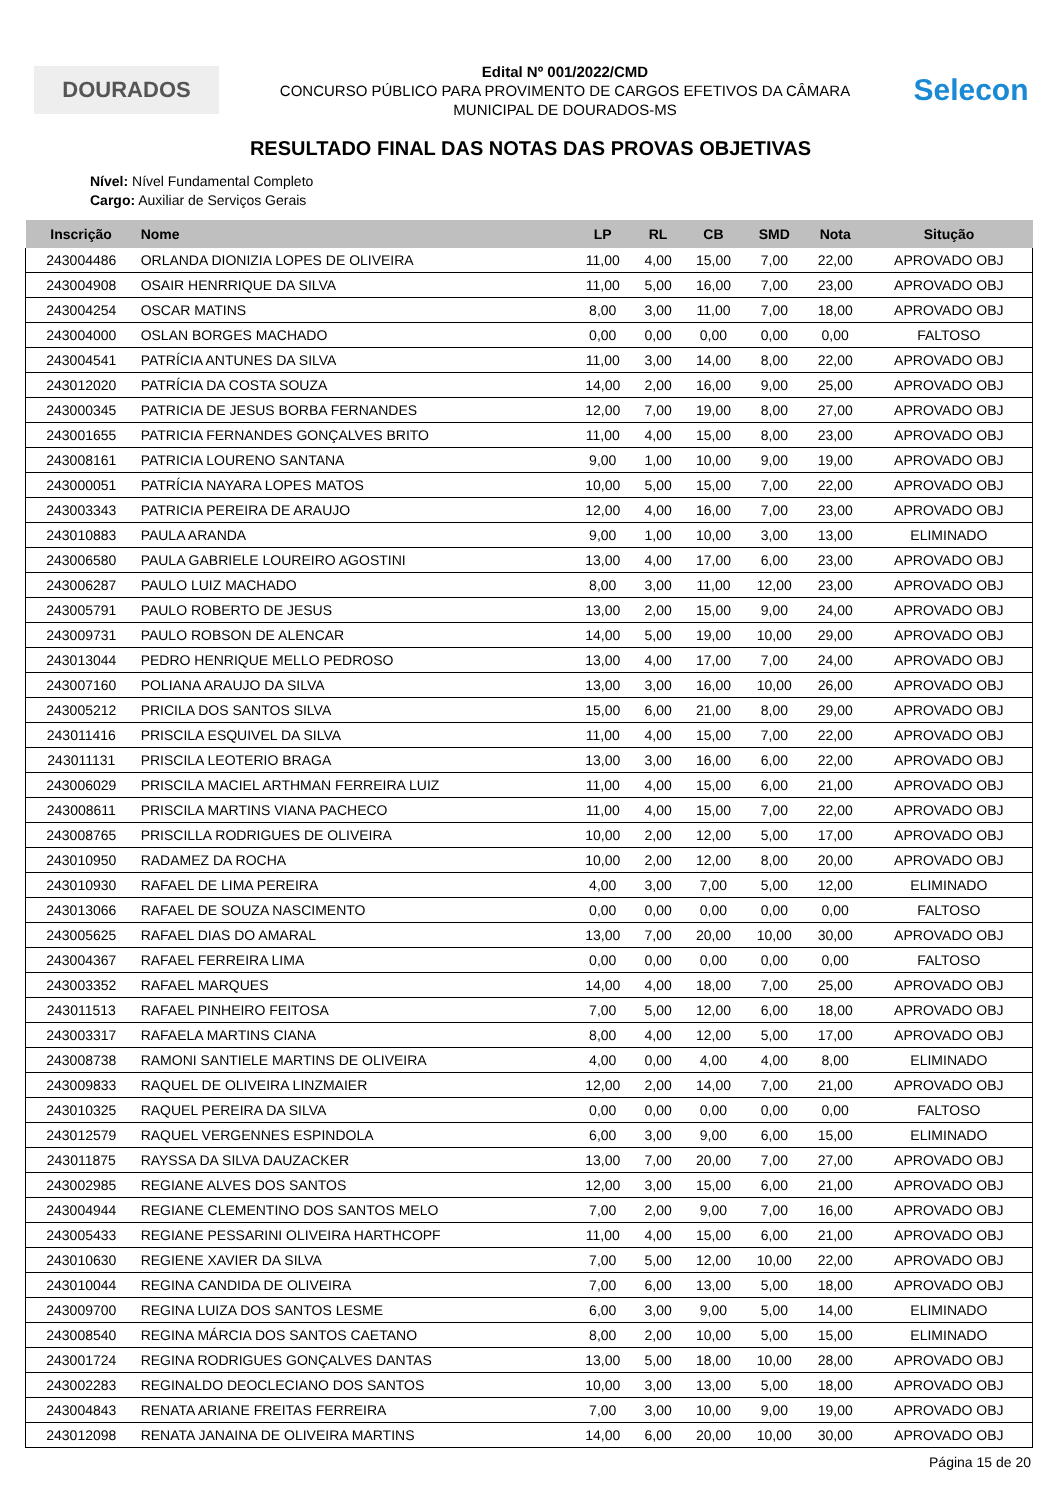DOURADOS
Edital Nº 001/2022/CMD
CONCURSO PÚBLICO PARA PROVIMENTO DE CARGOS EFETIVOS DA CÂMARA
MUNICIPAL DE DOURADOS-MS
Selecon
RESULTADO FINAL DAS NOTAS DAS PROVAS OBJETIVAS
Nível: Nível Fundamental Completo
Cargo: Auxiliar de Serviços Gerais
| Inscrição | Nome | LP | RL | CB | SMD | Nota | Situção |
| --- | --- | --- | --- | --- | --- | --- | --- |
| 243004486 | ORLANDA DIONIZIA LOPES DE OLIVEIRA | 11,00 | 4,00 | 15,00 | 7,00 | 22,00 | APROVADO OBJ |
| 243004908 | OSAIR HENRRIQUE DA SILVA | 11,00 | 5,00 | 16,00 | 7,00 | 23,00 | APROVADO OBJ |
| 243004254 | OSCAR MATINS | 8,00 | 3,00 | 11,00 | 7,00 | 18,00 | APROVADO OBJ |
| 243004000 | OSLAN BORGES MACHADO | 0,00 | 0,00 | 0,00 | 0,00 | 0,00 | FALTOSO |
| 243004541 | PATRÍCIA ANTUNES DA SILVA | 11,00 | 3,00 | 14,00 | 8,00 | 22,00 | APROVADO OBJ |
| 243012020 | PATRÍCIA DA COSTA SOUZA | 14,00 | 2,00 | 16,00 | 9,00 | 25,00 | APROVADO OBJ |
| 243000345 | PATRICIA DE JESUS BORBA FERNANDES | 12,00 | 7,00 | 19,00 | 8,00 | 27,00 | APROVADO OBJ |
| 243001655 | PATRICIA FERNANDES GONÇALVES BRITO | 11,00 | 4,00 | 15,00 | 8,00 | 23,00 | APROVADO OBJ |
| 243008161 | PATRICIA LOURENO SANTANA | 9,00 | 1,00 | 10,00 | 9,00 | 19,00 | APROVADO OBJ |
| 243000051 | PATRÍCIA NAYARA LOPES MATOS | 10,00 | 5,00 | 15,00 | 7,00 | 22,00 | APROVADO OBJ |
| 243003343 | PATRICIA PEREIRA DE ARAUJO | 12,00 | 4,00 | 16,00 | 7,00 | 23,00 | APROVADO OBJ |
| 243010883 | PAULA ARANDA | 9,00 | 1,00 | 10,00 | 3,00 | 13,00 | ELIMINADO |
| 243006580 | PAULA GABRIELE LOUREIRO AGOSTINI | 13,00 | 4,00 | 17,00 | 6,00 | 23,00 | APROVADO OBJ |
| 243006287 | PAULO LUIZ MACHADO | 8,00 | 3,00 | 11,00 | 12,00 | 23,00 | APROVADO OBJ |
| 243005791 | PAULO ROBERTO DE JESUS | 13,00 | 2,00 | 15,00 | 9,00 | 24,00 | APROVADO OBJ |
| 243009731 | PAULO ROBSON DE ALENCAR | 14,00 | 5,00 | 19,00 | 10,00 | 29,00 | APROVADO OBJ |
| 243013044 | PEDRO HENRIQUE MELLO PEDROSO | 13,00 | 4,00 | 17,00 | 7,00 | 24,00 | APROVADO OBJ |
| 243007160 | POLIANA ARAUJO DA SILVA | 13,00 | 3,00 | 16,00 | 10,00 | 26,00 | APROVADO OBJ |
| 243005212 | PRICILA DOS SANTOS SILVA | 15,00 | 6,00 | 21,00 | 8,00 | 29,00 | APROVADO OBJ |
| 243011416 | PRISCILA ESQUIVEL DA SILVA | 11,00 | 4,00 | 15,00 | 7,00 | 22,00 | APROVADO OBJ |
| 243011131 | PRISCILA LEOTERIO BRAGA | 13,00 | 3,00 | 16,00 | 6,00 | 22,00 | APROVADO OBJ |
| 243006029 | PRISCILA MACIEL ARTHMAN FERREIRA LUIZ | 11,00 | 4,00 | 15,00 | 6,00 | 21,00 | APROVADO OBJ |
| 243008611 | PRISCILA MARTINS VIANA PACHECO | 11,00 | 4,00 | 15,00 | 7,00 | 22,00 | APROVADO OBJ |
| 243008765 | PRISCILLA RODRIGUES DE OLIVEIRA | 10,00 | 2,00 | 12,00 | 5,00 | 17,00 | APROVADO OBJ |
| 243010950 | RADAMEZ DA ROCHA | 10,00 | 2,00 | 12,00 | 8,00 | 20,00 | APROVADO OBJ |
| 243010930 | RAFAEL DE LIMA PEREIRA | 4,00 | 3,00 | 7,00 | 5,00 | 12,00 | ELIMINADO |
| 243013066 | RAFAEL DE SOUZA NASCIMENTO | 0,00 | 0,00 | 0,00 | 0,00 | 0,00 | FALTOSO |
| 243005625 | RAFAEL DIAS DO AMARAL | 13,00 | 7,00 | 20,00 | 10,00 | 30,00 | APROVADO OBJ |
| 243004367 | RAFAEL FERREIRA LIMA | 0,00 | 0,00 | 0,00 | 0,00 | 0,00 | FALTOSO |
| 243003352 | RAFAEL MARQUES | 14,00 | 4,00 | 18,00 | 7,00 | 25,00 | APROVADO OBJ |
| 243011513 | RAFAEL PINHEIRO FEITOSA | 7,00 | 5,00 | 12,00 | 6,00 | 18,00 | APROVADO OBJ |
| 243003317 | RAFAELA MARTINS CIANA | 8,00 | 4,00 | 12,00 | 5,00 | 17,00 | APROVADO OBJ |
| 243008738 | RAMONI SANTIELE MARTINS DE OLIVEIRA | 4,00 | 0,00 | 4,00 | 4,00 | 8,00 | ELIMINADO |
| 243009833 | RAQUEL DE OLIVEIRA LINZMAIER | 12,00 | 2,00 | 14,00 | 7,00 | 21,00 | APROVADO OBJ |
| 243010325 | RAQUEL PEREIRA DA SILVA | 0,00 | 0,00 | 0,00 | 0,00 | 0,00 | FALTOSO |
| 243012579 | RAQUEL VERGENNES ESPINDOLA | 6,00 | 3,00 | 9,00 | 6,00 | 15,00 | ELIMINADO |
| 243011875 | RAYSSA DA SILVA DAUZACKER | 13,00 | 7,00 | 20,00 | 7,00 | 27,00 | APROVADO OBJ |
| 243002985 | REGIANE ALVES DOS SANTOS | 12,00 | 3,00 | 15,00 | 6,00 | 21,00 | APROVADO OBJ |
| 243004944 | REGIANE CLEMENTINO DOS SANTOS MELO | 7,00 | 2,00 | 9,00 | 7,00 | 16,00 | APROVADO OBJ |
| 243005433 | REGIANE PESSARINI OLIVEIRA HARTHCOPF | 11,00 | 4,00 | 15,00 | 6,00 | 21,00 | APROVADO OBJ |
| 243010630 | REGIENE XAVIER DA SILVA | 7,00 | 5,00 | 12,00 | 10,00 | 22,00 | APROVADO OBJ |
| 243010044 | REGINA CANDIDA DE OLIVEIRA | 7,00 | 6,00 | 13,00 | 5,00 | 18,00 | APROVADO OBJ |
| 243009700 | REGINA LUIZA DOS SANTOS LESME | 6,00 | 3,00 | 9,00 | 5,00 | 14,00 | ELIMINADO |
| 243008540 | REGINA MÁRCIA DOS SANTOS CAETANO | 8,00 | 2,00 | 10,00 | 5,00 | 15,00 | ELIMINADO |
| 243001724 | REGINA RODRIGUES GONÇALVES DANTAS | 13,00 | 5,00 | 18,00 | 10,00 | 28,00 | APROVADO OBJ |
| 243002283 | REGINALDO DEOCLECIANO DOS SANTOS | 10,00 | 3,00 | 13,00 | 5,00 | 18,00 | APROVADO OBJ |
| 243004843 | RENATA ARIANE FREITAS FERREIRA | 7,00 | 3,00 | 10,00 | 9,00 | 19,00 | APROVADO OBJ |
| 243012098 | RENATA JANAINA DE OLIVEIRA MARTINS | 14,00 | 6,00 | 20,00 | 10,00 | 30,00 | APROVADO OBJ |
Página 15 de 20